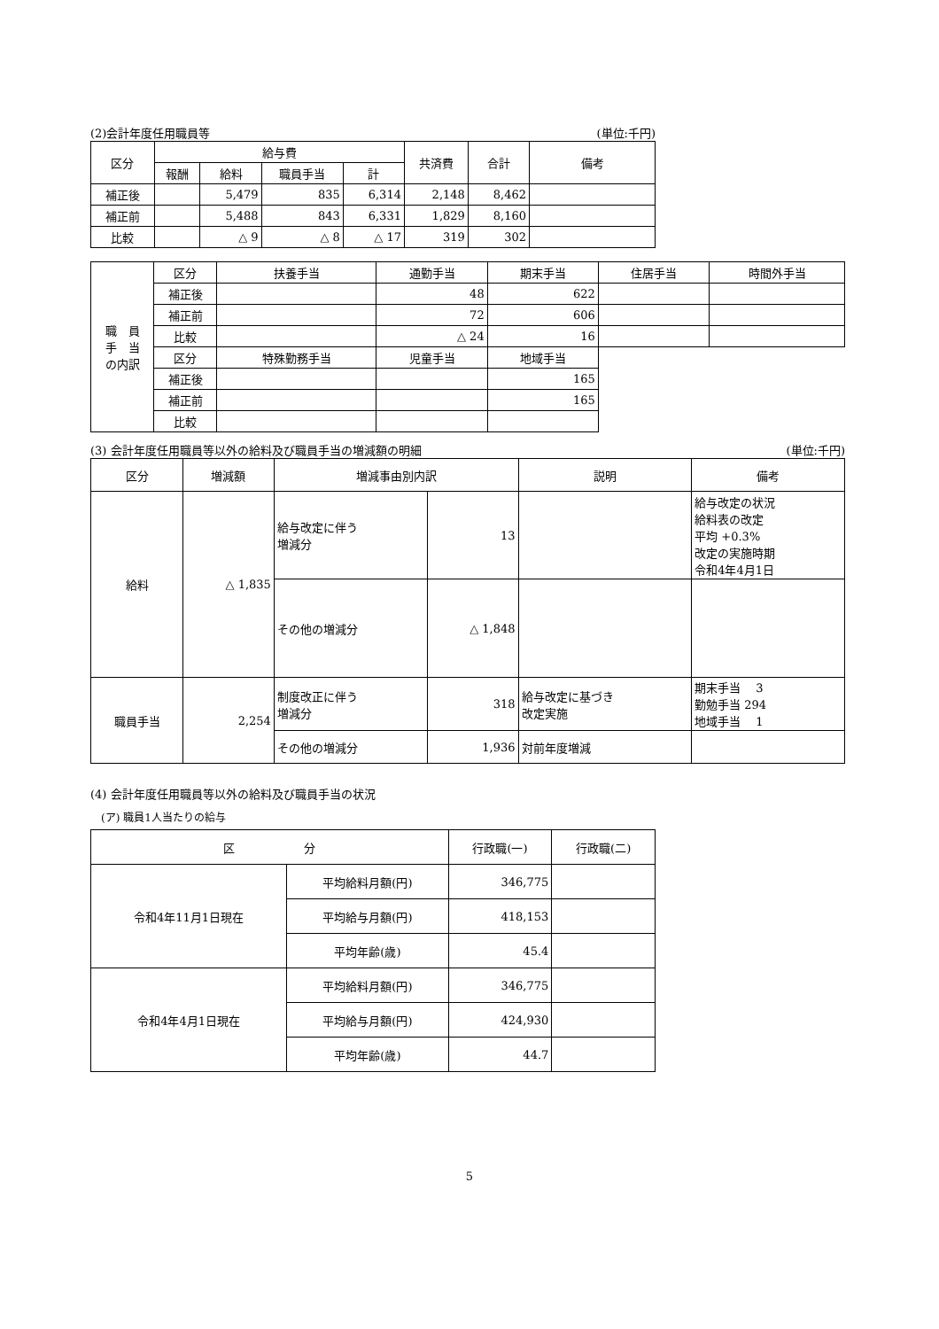(2)会計年度任用職員等 (単位:千円)
| 区分 | 給与費 | | | | 共済費 | 合計 | 備考 |
| --- | --- | --- | --- | --- | --- | --- | --- |
| | 報酬 | 給料 | 職員手当 | 計 | | | |
| 補正後 | | 5,479 | 835 | 6,314 | 2,148 | 8,462 | |
| 補正前 | | 5,488 | 843 | 6,331 | 1,829 | 8,160 | |
| 比較 | | △ 9 | △ 8 | △ 17 | 319 | 302 | |
| 職 員 手 当 の内訳 | 区分 | 扶養手当 | 通勤手当 | 期末手当 | 住居手当 | 時間外手当 |
| | 補正後 | | 48 | 622 | | |
| | 補正前 | | 72 | 606 | | |
| | 比較 | | △ 24 | 16 | | |
| | 区分 | 特殊勤務手当 | 児童手当 | 地域手当 | | |
| | 補正後 | | | 165 | | |
| | 補正前 | | | 165 | | |
| | 比較 | | | | | |
(3) 会計年度任用職員等以外の給料及び職員手当の増減額の明細 (単位:千円)
| 区分 | 増減額 | 増減事由別内訳 | | 説明 | 備考 |
| --- | --- | --- | --- | --- | --- |
| 給料 | △ 1,835 | 給与改定に伴う 増減分 | 13 | | 給与改定の状況 給料表の改定 平均 +0.3% 改定の実施時期 令和4年4月1日 |
| | | その他の増減分 | △ 1,848 | | |
| 職員手当 | 2,254 | 制度改正に伴う 増減分 | 318 | 給与改定に基づき 改定実施 | 期末手当 3 勤勉手当 294 地域手当 1 |
| | | その他の増減分 | 1,936 | 対前年度増減 | |
(4) 会計年度任用職員等以外の給料及び職員手当の状況
(ア) 職員1人当たりの給与
| 区 分 | | 行政職(一) | 行政職(二) |
| --- | --- | --- | --- |
| 令和4年11月1日現在 | 平均給料月額(円) | 346,775 | |
| | 平均給与月額(円) | 418,153 | |
| | 平均年齢(歳) | 45.4 | |
| 令和4年4月1日現在 | 平均給料月額(円) | 346,775 | |
| | 平均給与月額(円) | 424,930 | |
| | 平均年齢(歳) | 44.7 | |
5